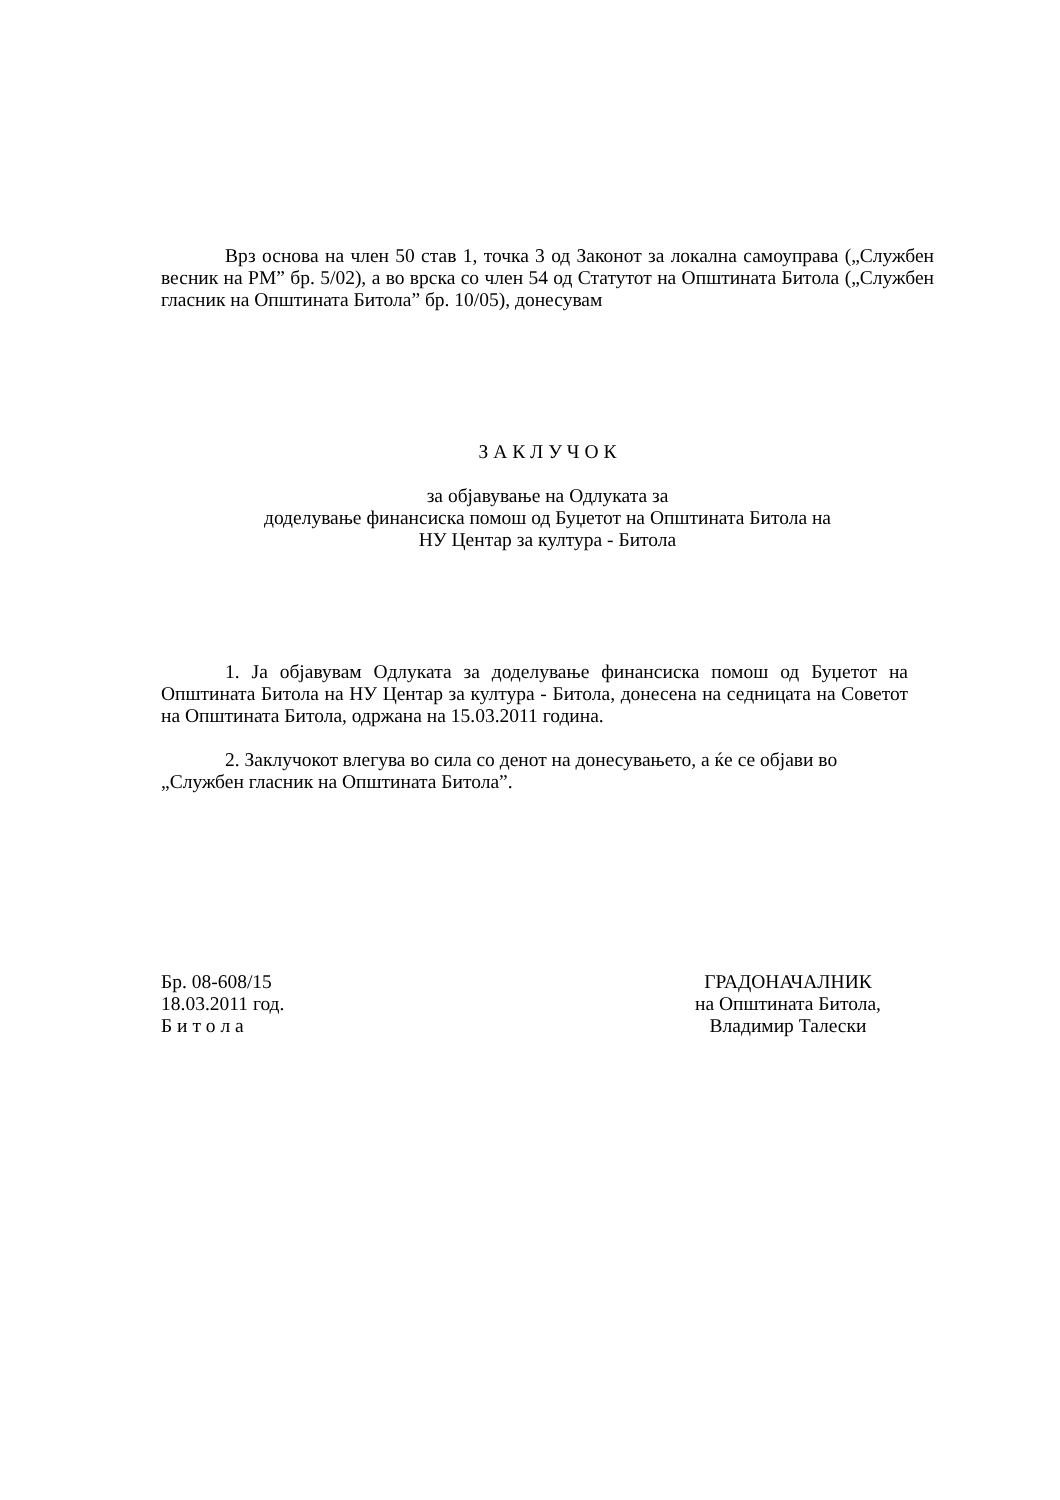Врз основа на член 50 став 1, точка 3 од Законот за локална самоуправа („Службен весник на РМ” бр. 5/02), а во врска со член 54 од Статутот на Општината Битола („Службен гласник на Општината Битола” бр. 10/05), донесувам
З А К Л У Ч О К
за објавување на Одлуката за
доделување финансиска помош од Буџетот на Општината Битола на
НУ Центар за култура - Битола
1. Ја објавувам Одлуката за доделување финансиска помош од Буџетот на Општината Битола на НУ Центар за култура - Битола, донесена на седницата на Советот на Општината Битола, одржана на 15.03.2011 година.
2. Заклучокот влегува во сила со денот на донесувањето, а ќе се објави во „Службен гласник на Општината Битола”.
Бр. 08-608/15
18.03.2011 год.
Б и т о л а
ГРАДОНАЧАЛНИК
на Општината Битола,
Владимир Талески